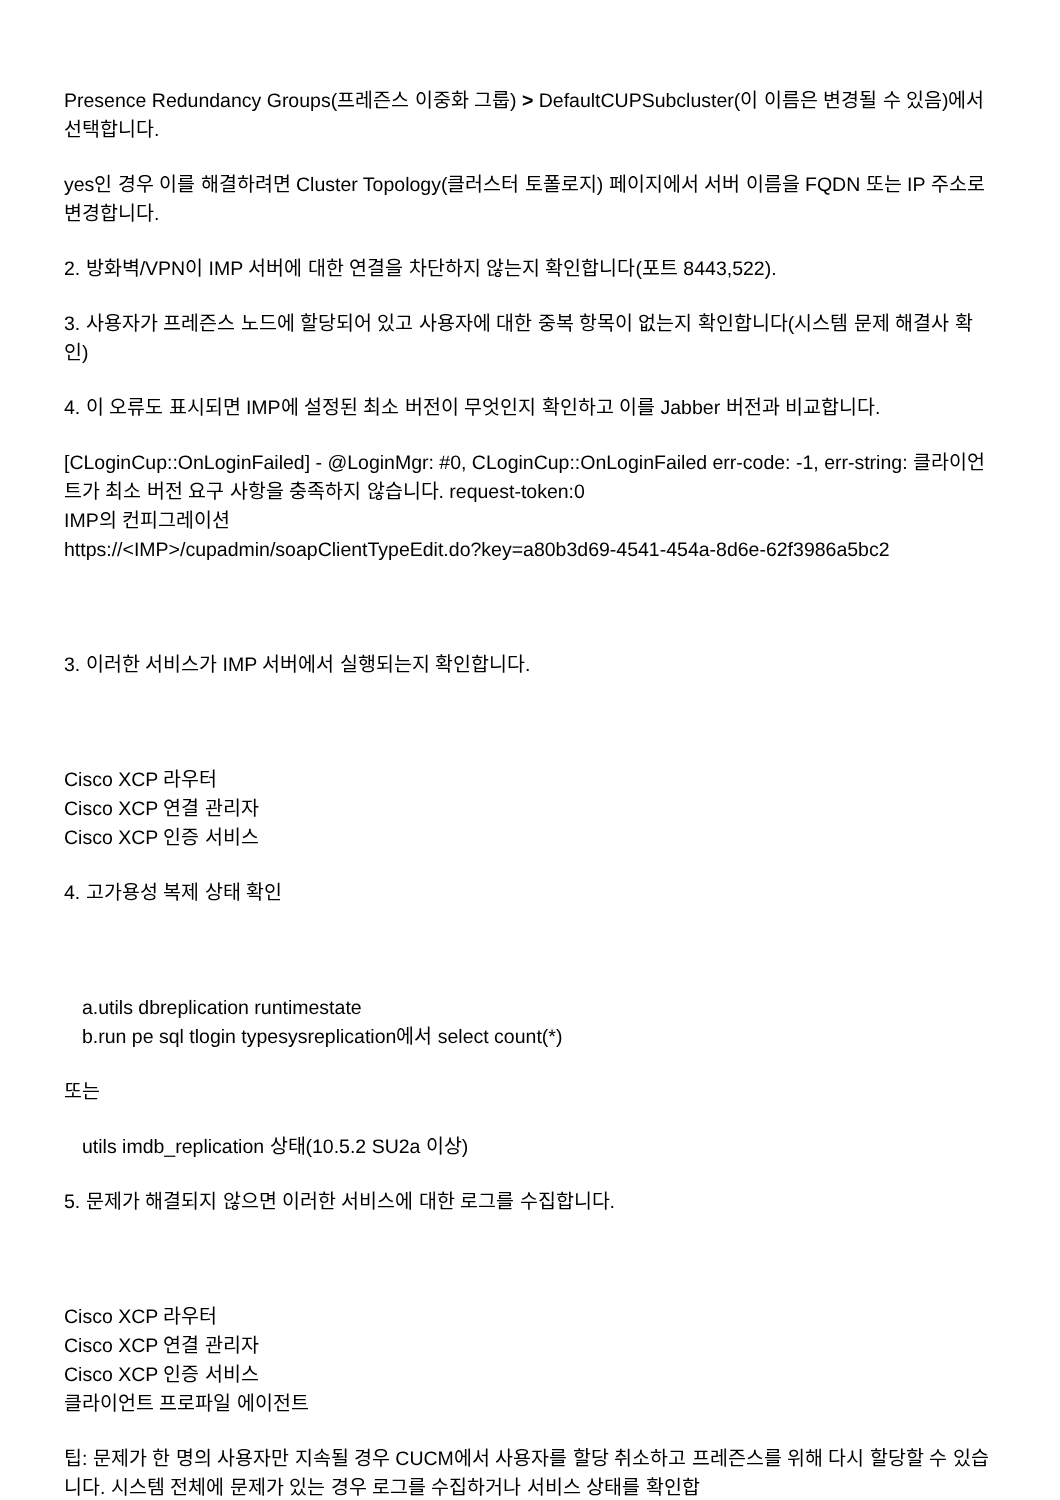Presence Redundancy Groups(프레즌스 이중화 그룹) > DefaultCUPSubcluster(이 이름은 변경될 수 있음)에서 선택합니다.
yes인 경우 이를 해결하려면 Cluster Topology(클러스터 토폴로지) 페이지에서 서버 이름을 FQDN 또는 IP 주소로 변경합니다.
2. 방화벽/VPN이 IMP 서버에 대한 연결을 차단하지 않는지 확인합니다(포트 8443,522).
3. 사용자가 프레즌스 노드에 할당되어 있고 사용자에 대한 중복 항목이 없는지 확인합니다(시스템 문제 해결사 확인)
4. 이 오류도 표시되면 IMP에 설정된 최소 버전이 무엇인지 확인하고 이를 Jabber 버전과 비교합니다.
[CLoginCup::OnLoginFailed] - @LoginMgr: #0, CLoginCup::OnLoginFailed err-code: -1, err-string: 클라이언트가 최소 버전 요구 사항을 충족하지 않습니다. request-token:0
IMP의 컨피그레이션
https://<IMP>/cupadmin/soapClientTypeEdit.do?key=a80b3d69-4541-454a-8d6e-62f3986a5bc2
3. 이러한 서비스가 IMP 서버에서 실행되는지 확인합니다.
Cisco XCP 라우터
Cisco XCP 연결 관리자
Cisco XCP 인증 서비스
4. 고가용성 복제 상태 확인
a.utils dbreplication runtimestate
b.run pe sql tlogin typesysreplication에서 select count(*)
또는
utils imdb_replication 상태(10.5.2 SU2a 이상)
5. 문제가 해결되지 않으면 이러한 서비스에 대한 로그를 수집합니다.
Cisco XCP 라우터
Cisco XCP 연결 관리자
Cisco XCP 인증 서비스
클라이언트 프로파일 에이전트
팁: 문제가 한 명의 사용자만 지속될 경우 CUCM에서 사용자를 할당 취소하고 프레즌스를 위해 다시 할당할 수 있습니다. 시스템 전체에 문제가 있는 경우 로그를 수집하거나 서비스 상태를 확인합